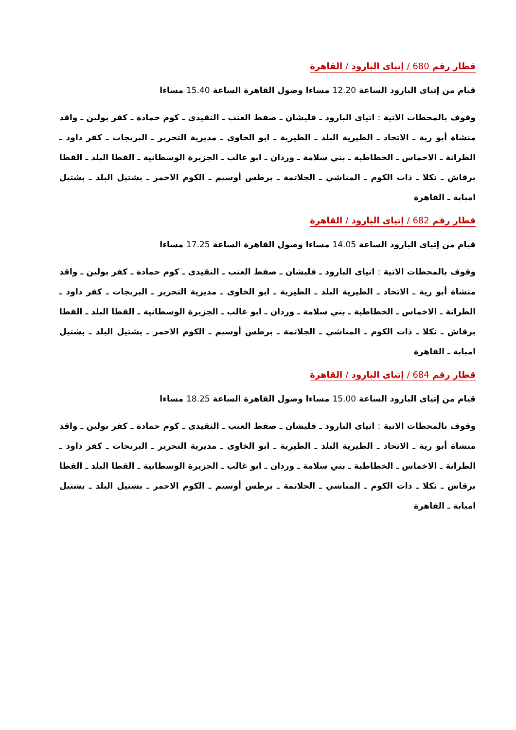قطار رقم 680 / إتياى البارود / القاهرة
قيام من إتياى البارود الساعة 12.20 مساءا وصول القاهرة الساعة 15.40 مساءا
وقوف بالمحطات الاتية : اتياى البارود ـ قليشان ـ صفط العنب ـ النقيدى ـ كوم حمادة ـ كفر بولين ـ واقد منشاة أبو رية ـ الاتحاد ـ الطيرية البلد ـ الطيرية ـ ابو الخاوى ـ مديرية التحرير ـ البريجات ـ كفر داود ـ الطرانة ـ الاخماس ـ الخطاطبة ـ بني سلامة ـ وردان ـ ابو غالب ـ الجزيرة الوسطانية ـ القطا البلد ـ القطا برقاش ـ نكلا ـ ذات الكوم ـ المناشي ـ الجلاتمة ـ برطس أوسيم ـ الكوم الاحمر ـ بشتيل البلد ـ بشتيل امبابة ـ القاهرة
قطار رقم 682 / إتياى البارود / القاهرة
قيام من إتياى البارود الساعة 14.05 مساءا وصول القاهرة الساعة 17.25 مساءا
وقوف بالمحطات الاتية : اتياى البارود ـ قليشان ـ صفط العنب ـ النقيدى ـ كوم حمادة ـ كفر بولين ـ واقد منشاة أبو رية ـ الاتحاد ـ الطيرية البلد ـ الطيرية ـ ابو الخاوى ـ مديرية التحرير ـ البريجات ـ كفر داود ـ الطرانة ـ الاخماس ـ الخطاطبة ـ بني سلامة ـ وردان ـ ابو غالب ـ الجزيرة الوسطانية ـ القطا البلد ـ القطا برقاش ـ نكلا ـ ذات الكوم ـ المناشي ـ الجلاتمة ـ برطس أوسيم ـ الكوم الاحمر ـ بشتيل البلد ـ بشتيل امبابة ـ القاهرة
قطار رقم 684 / إتياى البارود / القاهرة
قيام من إتياى البارود الساعة 15.00 مساءا وصول القاهرة الساعة 18.25 مساءا
وقوف بالمحطات الاتية : اتياى البارود ـ قليشان ـ صفط العنب ـ النقيدى ـ كوم حمادة ـ كفر بولين ـ واقد منشاة أبو رية ـ الاتحاد ـ الطيرية البلد ـ الطيرية ـ ابو الخاوى ـ مديرية التحرير ـ البريجات ـ كفر داود ـ الطرانة ـ الاخماس ـ الخطاطبة ـ بني سلامة ـ وردان ـ ابو غالب ـ الجزيرة الوسطانية ـ القطا البلد ـ القطا برقاش ـ نكلا ـ ذات الكوم ـ المناشي ـ الجلاتمة ـ برطس أوسيم ـ الكوم الاحمر ـ بشتيل البلد ـ بشتيل امبابة ـ القاهرة